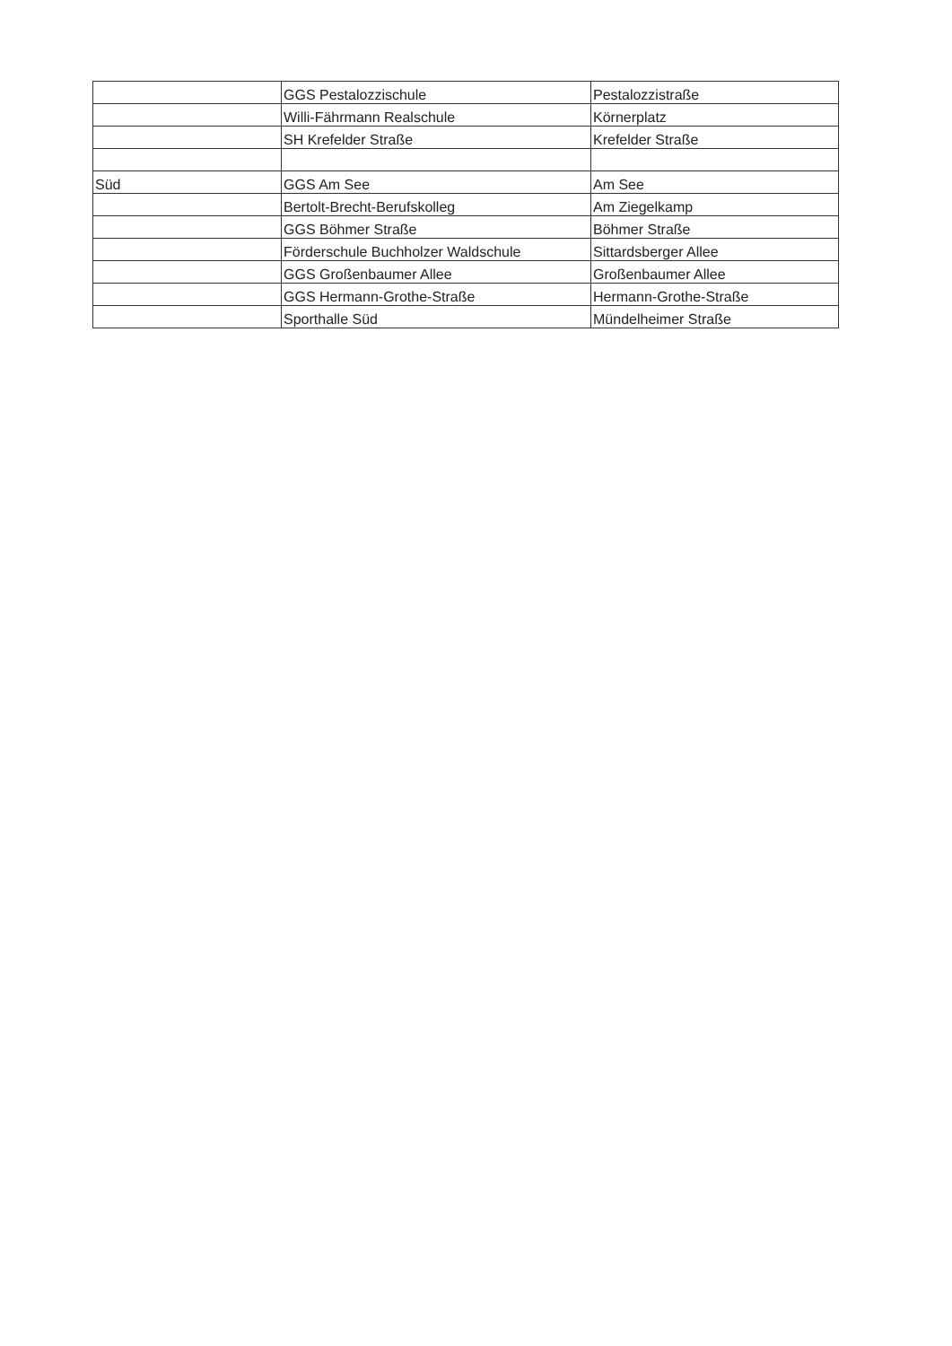| | GGS Pestalozzischule | Pestalozzistraße |
| | Willi-Fährmann Realschule | Körnerplatz |
| | SH Krefelder Straße | Krefelder Straße |
| Süd | GGS Am See | Am See |
| | Bertolt-Brecht-Berufskolleg | Am Ziegelkamp |
| | GGS Böhmer Straße | Böhmer Straße |
| | Förderschule Buchholzer Waldschule | Sittardsberger Allee |
| | GGS Großenbaumer Allee | Großenbaumer Allee |
| | GGS Hermann-Grothe-Straße | Hermann-Grothe-Straße |
| | Sporthalle Süd | Mündelheimer Straße |